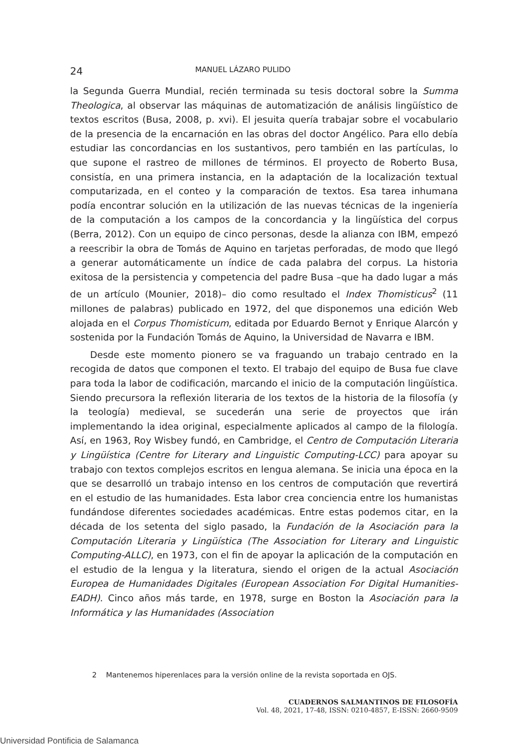24 MANUEL LÁZARO PULIDO
la Segunda Guerra Mundial, recién terminada su tesis doctoral sobre la Summa Theologica, al observar las máquinas de automatización de análisis lingüístico de textos escritos (Busa, 2008, p. xvi). El jesuita quería trabajar sobre el vocabulario de la presencia de la encarnación en las obras del doctor Angélico. Para ello debía estudiar las concordancias en los sustantivos, pero también en las partículas, lo que supone el rastreo de millones de términos. El proyecto de Roberto Busa, consistía, en una primera instancia, en la adaptación de la localización textual computarizada, en el conteo y la comparación de textos. Esa tarea inhumana podía encontrar solución en la utilización de las nuevas técnicas de la ingeniería de la computación a los campos de la concordancia y la lingüística del corpus (Berra, 2012). Con un equipo de cinco personas, desde la alianza con IBM, empezó a reescribir la obra de Tomás de Aquino en tarjetas perforadas, de modo que llegó a generar automáticamente un índice de cada palabra del corpus. La historia exitosa de la persistencia y competencia del padre Busa –que ha dado lugar a más de un artículo (Mounier, 2018)– dio como resultado el Index Thomisticus<sup>2</sup> (11 millones de palabras) publicado en 1972, del que disponemos una edición Web alojada en el Corpus Thomisticum, editada por Eduardo Bernot y Enrique Alarcón y sostenida por la Fundación Tomás de Aquino, la Universidad de Navarra e IBM.
Desde este momento pionero se va fraguando un trabajo centrado en la recogida de datos que componen el texto. El trabajo del equipo de Busa fue clave para toda la labor de codificación, marcando el inicio de la computación lingüística. Siendo precursora la reflexión literaria de los textos de la historia de la filosofía (y la teología) medieval, se sucederán una serie de proyectos que irán implementando la idea original, especialmente aplicados al campo de la filología. Así, en 1963, Roy Wisbey fundó, en Cambridge, el Centro de Computación Literaria y Lingüística (Centre for Literary and Linguistic Computing-LCC) para apoyar su trabajo con textos complejos escritos en lengua alemana. Se inicia una época en la que se desarrolló un trabajo intenso en los centros de computación que revertirá en el estudio de las humanidades. Esta labor crea conciencia entre los humanistas fundándose diferentes sociedades académicas. Entre estas podemos citar, en la década de los setenta del siglo pasado, la Fundación de la Asociación para la Computación Literaria y Lingüística (The Association for Literary and Linguistic Computing-ALLC), en 1973, con el fin de apoyar la aplicación de la computación en el estudio de la lengua y la literatura, siendo el origen de la actual Asociación Europea de Humanidades Digitales (European Association For Digital Humanities-EADH). Cinco años más tarde, en 1978, surge en Boston la Asociación para la Informática y las Humanidades (Association
2 Mantenemos hiperenlaces para la versión online de la revista soportada en OJS.
CUADERNOS SALMANTINOS DE FILOSOFÍA
Vol. 48, 2021, 17-48, ISSN: 0210-4857, E-ISSN: 2660-9509
Universidad Pontificia de Salamanca